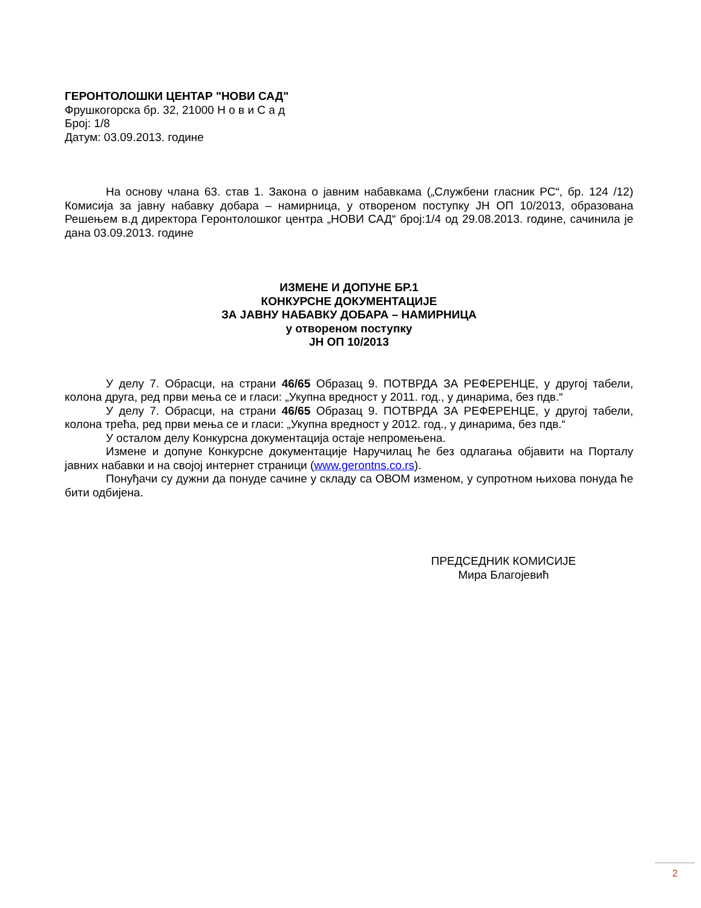ГЕРОНТОЛОШКИ ЦЕНТАР "НОВИ САД"
Фрушкогорска бр. 32, 21000 Н о в и С а д
Број: 1/8
Датум: 03.09.2013. године
На основу члана 63. став 1. Закона о јавним набавкама („Службени гласник РС“, бр. 124 /12) Комисија за јавну набавку добара – намирница, у отвореном поступку ЈН ОП 10/2013, образована Решењем в.д директора Геронтолошког центра „НОВИ САД“ број:1/4 од 29.08.2013. године, сачинила је дана 03.09.2013. године
ИЗМЕНЕ И ДОПУНЕ БР.1
КОНКУРСНЕ ДОКУМЕНТАЦИЈЕ
ЗА ЈАВНУ НАБАВКУ ДОБАРА – НАМИРНИЦА
у отвореном поступку
ЈН ОП 10/2013
У делу 7. Обрасци, на страни 46/65 Образац 9. ПОТВРДА ЗА РЕФЕРЕНЦЕ, у другој табели, колона друга, ред први мења се и гласи: „Укупна вредност у 2011. год., у динарима, без пдв.“
У делу 7. Обрасци, на страни 46/65 Образац 9. ПОТВРДА ЗА РЕФЕРЕНЦЕ, у другој табели, колона трећа, ред први мења се и гласи: „Укупна вредност у 2012. год., у динарима, без пдв.“
У осталом делу Конкурсна документација остаје непромењена.
Измене и допуне Конкурсне документације Наручилац ће без одлагања објавити на Порталу јавних набавки и на својој интернет страници (www.gerontns.co.rs).
Понуђачи су дужни да понуде сачине у складу са ОВОМ изменом, у супротном њихова понуда ће бити одбијена.
ПРЕДСЕДНИК КОМИСИЈЕ
Мира Благојевић
2